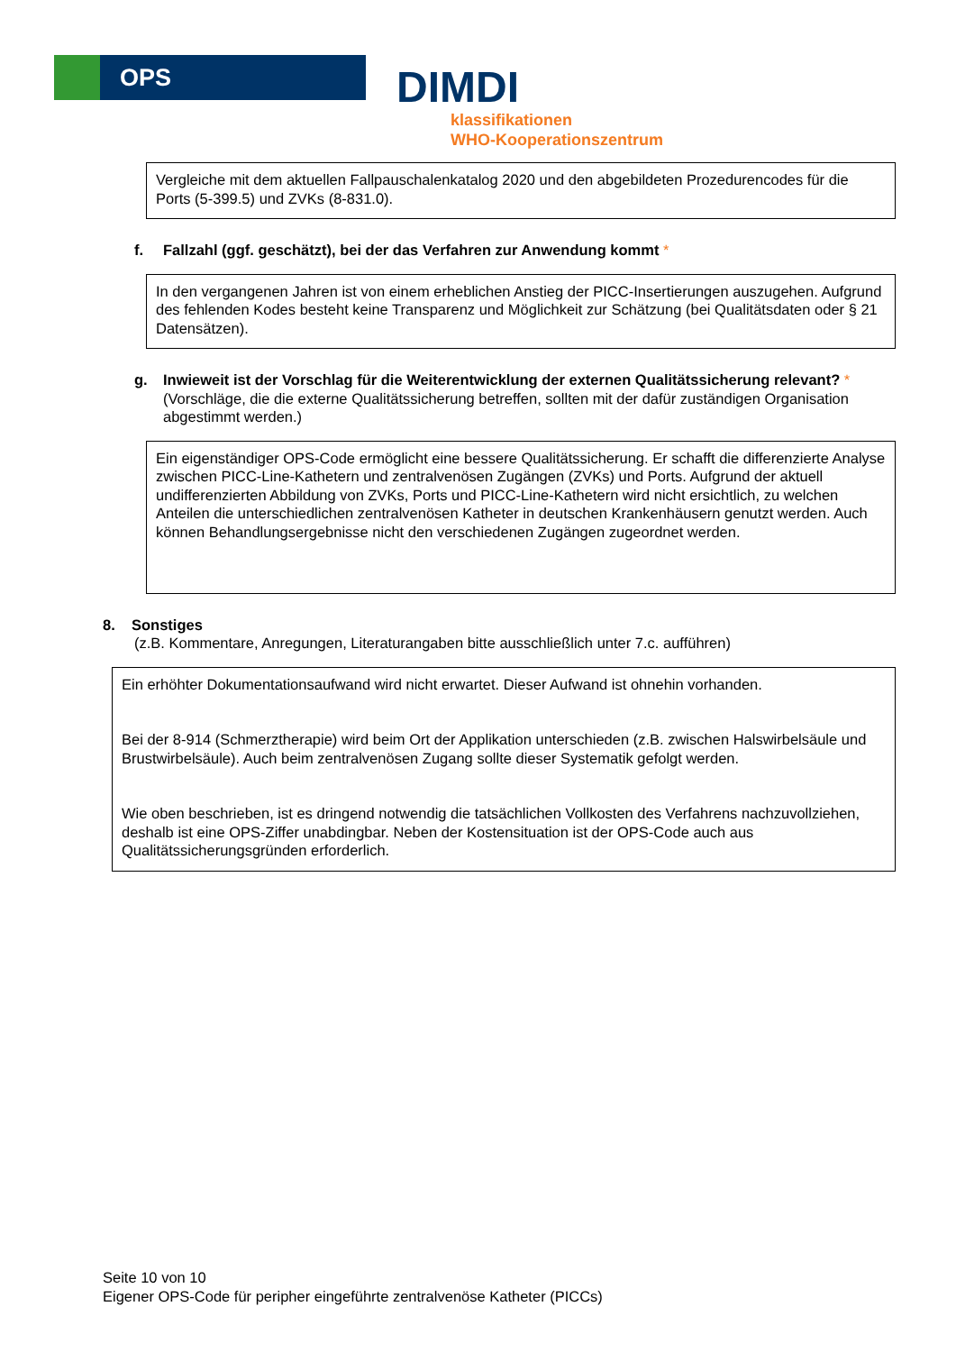OPS
DIMDI
klassifikationen
WHO-Kooperationszentrum
Vergleiche mit dem aktuellen Fallpauschalenkatalog 2020 und den abgebildeten Prozedurencodes für die Ports (5-399.5) und ZVKs (8-831.0).
f. Fallzahl (ggf. geschätzt), bei der das Verfahren zur Anwendung kommt *
In den vergangenen Jahren ist von einem erheblichen Anstieg der PICC-Insertierungen auszugehen. Aufgrund des fehlenden Kodes besteht keine Transparenz und Möglichkeit zur Schätzung (bei Qualitätsdaten oder § 21 Datensätzen).
g. Inwieweit ist der Vorschlag für die Weiterentwicklung der externen Qualitätssicherung relevant? *
(Vorschläge, die die externe Qualitätssicherung betreffen, sollten mit der dafür zuständigen Organisation abgestimmt werden.)
Ein eigenständiger OPS-Code ermöglicht eine bessere Qualitätssicherung. Er schafft die differenzierte Analyse zwischen PICC-Line-Kathetern und zentralvenösen Zugängen (ZVKs) und Ports. Aufgrund der aktuell undifferenzierten Abbildung von ZVKs, Ports und PICC-Line-Kathetern wird nicht ersichtlich, zu welchen Anteilen die unterschiedlichen zentralvenösen Katheter in deutschen Krankenhäusern genutzt werden. Auch können Behandlungsergebnisse nicht den verschiedenen Zugängen zugeordnet werden.
8. Sonstiges
(z.B. Kommentare, Anregungen, Literaturangaben bitte ausschließlich unter 7.c. aufführen)
Ein erhöhter Dokumentationsaufwand wird nicht erwartet. Dieser Aufwand ist ohnehin vorhanden.
Bei der 8-914 (Schmerztherapie) wird beim Ort der Applikation unterschieden (z.B. zwischen Halswirbelsäule und Brustwirbelsäule). Auch beim zentralvenösen Zugang sollte dieser Systematik gefolgt werden.
Wie oben beschrieben, ist es dringend notwendig die tatsächlichen Vollkosten des Verfahrens nachzuvollziehen, deshalb ist eine OPS-Ziffer unabdingbar. Neben der Kostensituation ist der OPS-Code auch aus Qualitätssicherungsgründen erforderlich.
Seite 10 von 10
Eigener OPS-Code für peripher eingeführte zentralvenöse Katheter (PICCs)